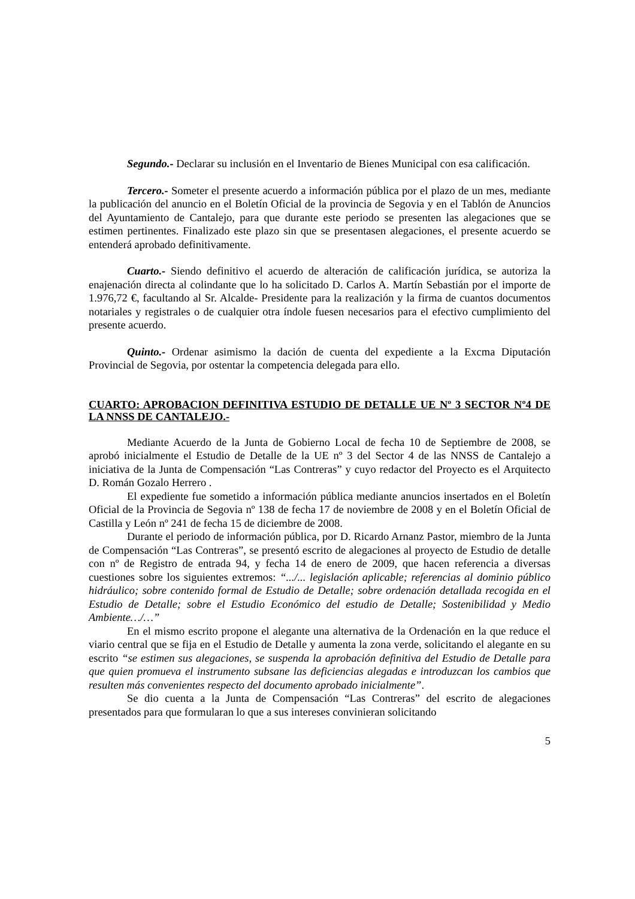Segundo.- Declarar su inclusión en el Inventario de Bienes Municipal con esa calificación.
Tercero.- Someter el presente acuerdo a información pública por el plazo de un mes, mediante la publicación del anuncio en el Boletín Oficial de la provincia de Segovia y en el Tablón de Anuncios del Ayuntamiento de Cantalejo, para que durante este periodo se presenten las alegaciones que se estimen pertinentes. Finalizado este plazo sin que se presentasen alegaciones, el presente acuerdo se entenderá aprobado definitivamente.
Cuarto.- Siendo definitivo el acuerdo de alteración de calificación jurídica, se autoriza la enajenación directa al colindante que lo ha solicitado D. Carlos A. Martín Sebastián por el importe de 1.976,72 €, facultando al Sr. Alcalde- Presidente para la realización y la firma de cuantos documentos notariales y registrales o de cualquier otra índole fuesen necesarios para el efectivo cumplimiento del presente acuerdo.
Quinto.- Ordenar asimismo la dación de cuenta del expediente a la Excma Diputación Provincial de Segovia, por ostentar la competencia delegada para ello.
CUARTO: APROBACION DEFINITIVA ESTUDIO DE DETALLE UE Nº 3 SECTOR Nº4 DE LA NNSS DE CANTALEJO.-
Mediante Acuerdo de la Junta de Gobierno Local de fecha 10 de Septiembre de 2008, se aprobó inicialmente el Estudio de Detalle de la UE nº 3 del Sector 4 de las NNSS de Cantalejo a iniciativa de la Junta de Compensación “Las Contreras” y cuyo redactor del Proyecto es el Arquitecto D. Román Gozalo Herrero .
El expediente fue sometido a información pública mediante anuncios insertados en el Boletín Oficial de la Provincia de Segovia nº 138 de fecha 17 de noviembre de 2008 y en el Boletín Oficial de Castilla y León nº 241 de fecha 15 de diciembre de 2008.
Durante el periodo de información pública, por D. Ricardo Arnanz Pastor, miembro de la Junta de Compensación “Las Contreras”, se presentó escrito de alegaciones al proyecto de Estudio de detalle con nº de Registro de entrada 94, y fecha 14 de enero de 2009, que hacen referencia a diversas cuestiones sobre los siguientes extremos: “.../... legislación aplicable; referencias al dominio público hidráulico; sobre contenido formal de Estudio de Detalle; sobre ordenación detallada recogida en el Estudio de Detalle; sobre el Estudio Económico del estudio de Detalle; Sostenibilidad y Medio Ambiente…/…”
En el mismo escrito propone el alegante una alternativa de la Ordenación en la que reduce el viario central que se fija en el Estudio de Detalle y aumenta la zona verde, solicitando el alegante en su escrito “se estimen sus alegaciones, se suspenda la aprobación definitiva del Estudio de Detalle para que quien promueva el instrumento subsane las deficiencias alegadas e introduzcan los cambios que resulten más convenientes respecto del documento aprobado inicialmente”.
Se dio cuenta a la Junta de Compensación “Las Contreras” del escrito de alegaciones presentados para que formularan lo que a sus intereses convinieran solicitando
5